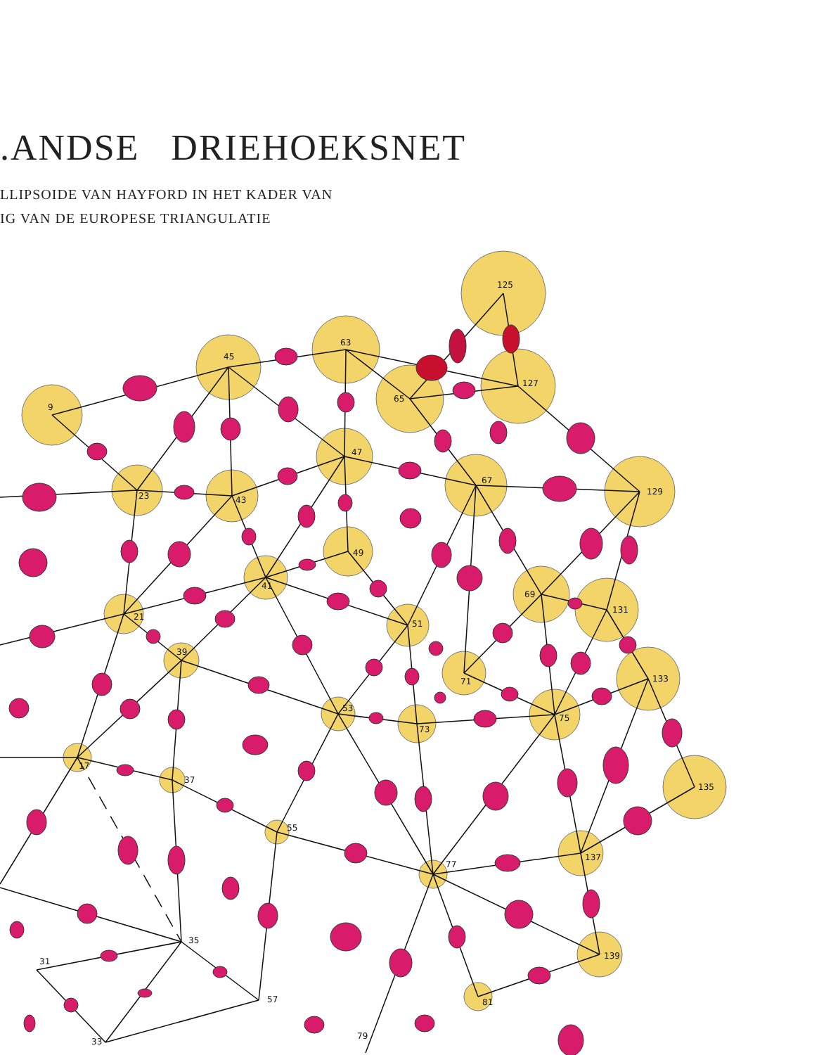.ANDSE DRIEHOEKSNET
LLIPSOIDE VAN HAYFORD IN HET KADER VAN
IG VAN DE EUROPESE TRIANGULATIE
125
63
45
127
65
9
47
67
129
23
43
49
41
69
131
21
51
39
71
133
53
73
75
17
37
135
55
77
137
139
81
35
31
57
33
79